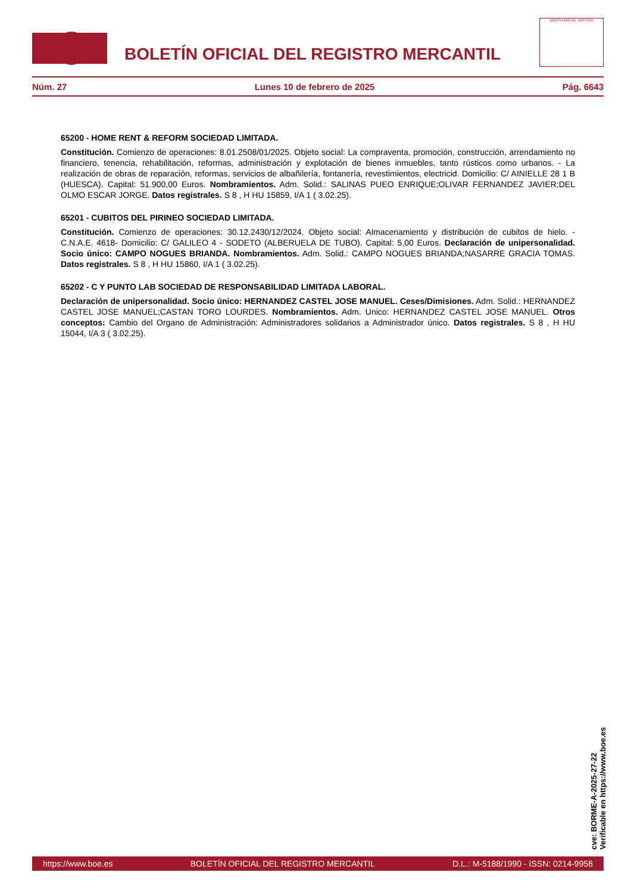BOLETÍN OFICIAL DEL REGISTRO MERCANTIL
MINISTERIO DE JUSTICIA
Núm. 27 Lunes 10 de febrero de 2025 Pág. 6643
65200 - HOME RENT & REFORM SOCIEDAD LIMITADA.
Constitución. Comienzo de operaciones: 8.01.2508/01/2025. Objeto social: La compraventa, promoción, construcción, arrendamiento no financiero, tenencia, rehabilitación, reformas, administración y explotación de bienes inmuebles, tanto rústicos como urbanos. - La realización de obras de reparación, reformas, servicios de albañilería, fontanería, revestimientos, electricid. Domicilio: C/ AINIELLE 28 1 B (HUESCA). Capital: 51.900,00 Euros. Nombramientos. Adm. Solid.: SALINAS PUEO ENRIQUE;OLIVAR FERNANDEZ JAVIER;DEL OLMO ESCAR JORGE. Datos registrales. S 8 , H HU 15859, I/A 1 ( 3.02.25).
65201 - CUBITOS DEL PIRINEO SOCIEDAD LIMITADA.
Constitución. Comienzo de operaciones: 30.12.2430/12/2024. Objeto social: Almacenamiento y distribución de cubitos de hielo. - C.N.A.E. 4618- Domicilio: C/ GALILEO 4 - SODETO (ALBERUELA DE TUBO). Capital: 5,00 Euros. Declaración de unipersonalidad. Socio único: CAMPO NOGUES BRIANDA. Nombramientos. Adm. Solid.: CAMPO NOGUES BRIANDA;NASARRE GRACIA TOMAS. Datos registrales. S 8 , H HU 15860, I/A 1 ( 3.02.25).
65202 - C Y PUNTO LAB SOCIEDAD DE RESPONSABILIDAD LIMITADA LABORAL.
Declaración de unipersonalidad. Socio único: HERNANDEZ CASTEL JOSE MANUEL. Ceses/Dimisiones. Adm. Solid.: HERNANDEZ CASTEL JOSE MANUEL;CASTAN TORO LOURDES. Nombramientos. Adm. Unico: HERNANDEZ CASTEL JOSE MANUEL. Otros conceptos: Cambio del Organo de Administración: Administradores solidarios a Administrador único. Datos registrales. S 8 , H HU 15044, I/A 3 ( 3.02.25).
cve: BORME-A-2025-27-22
Verificable en https://www.boe.es
https://www.boe.es BOLETÍN OFICIAL DEL REGISTRO MERCANTIL D.L.: M-5188/1990 - ISSN: 0214-9958